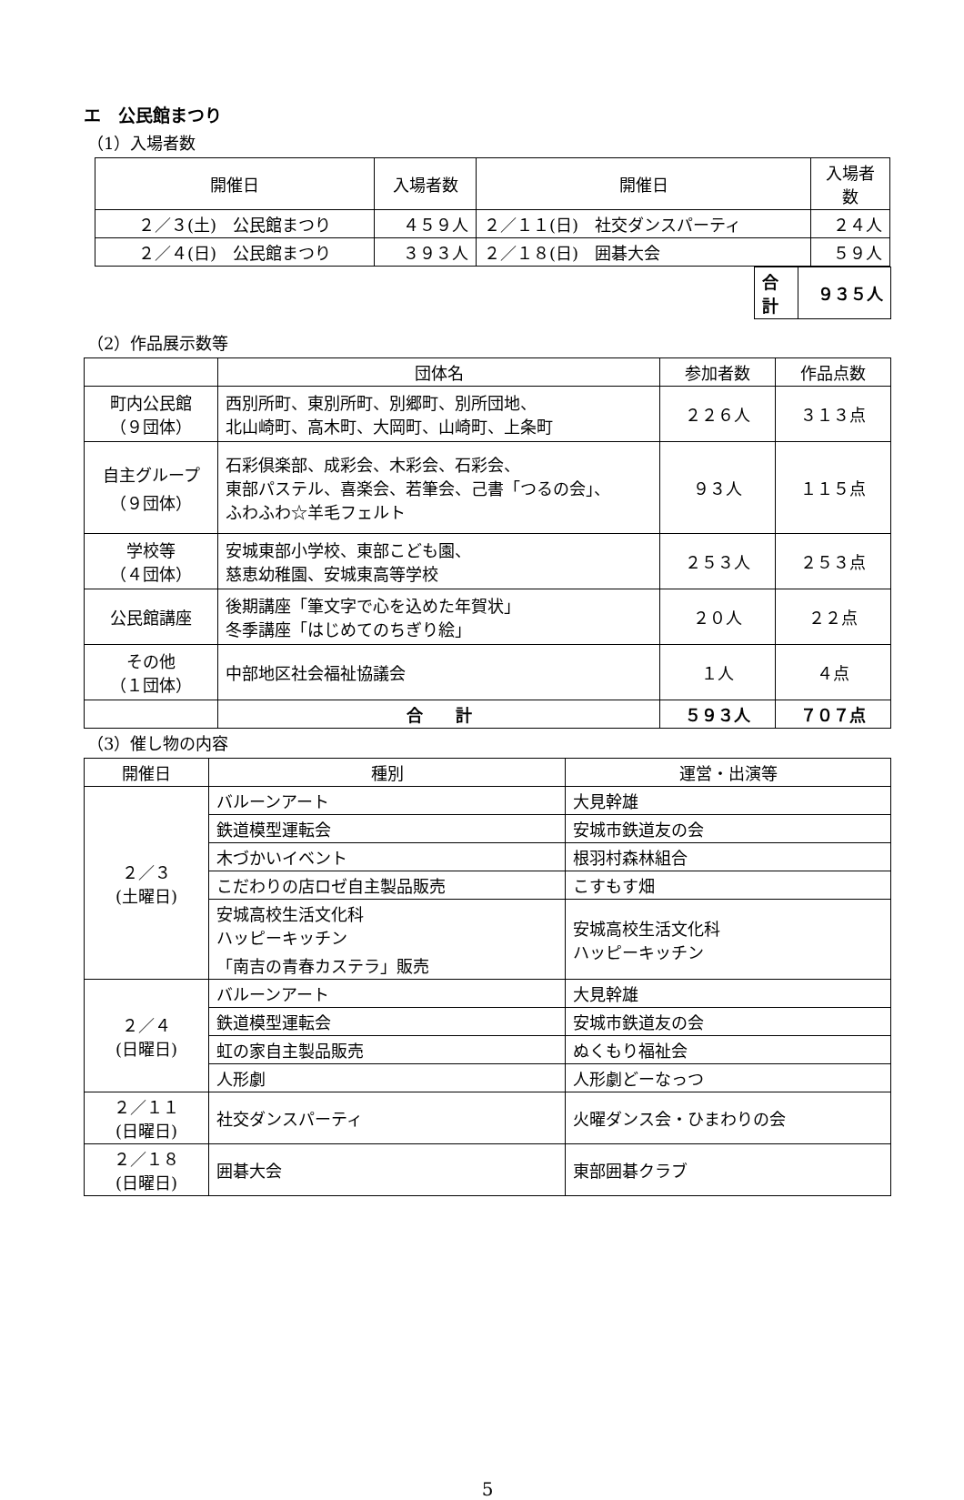エ　公民館まつり
（1）入場者数
| 開催日 | 入場者数 | 開催日 | 入場者数 |
| --- | --- | --- | --- |
| ２／３(土) 公民館まつり | ４５９人 | ２／１１(日) 社交ダンスパーティ | ２４人 |
| ２／４(日) 公民館まつり | ３９３人 | ２／１８(日) 囲碁大会 | ５９人 |
| 合計 | ９３５人 |
（2）作品展示数等
| | 団体名 | 参加者数 | 作品点数 |
| --- | --- | --- | --- |
| 町内公民館 （９団体） | 西別所町、東別所町、別郷町、別所団地、 北山崎町、高木町、大岡町、山崎町、上条町 | ２２６人 | ３１３点 |
| 自主グループ （９団体） | 石彩倶楽部、成彩会、木彩会、石彩会、 東部パステル、喜楽会、若筆会、己書「つるの会」、 ふわふわ☆羊毛フェルト | ９３人 | １１５点 |
| 学校等 （４団体） | 安城東部小学校、東部こども園、 慈恵幼稚園、安城東高等学校 | ２５３人 | ２５３点 |
| 公民館講座 | 後期講座「筆文字で心を込めた年賀状」 冬季講座「はじめてのちぎり絵」 | ２０人 | ２２点 |
| その他 （１団体） | 中部地区社会福祉協議会 | １人 | ４点 |
| | 合 計 | ５９３人 | ７０７点 |
（3）催し物の内容
| 開催日 | 種別 | 運営・出演等 |
| --- | --- | --- |
| ２／３ (土曜日) | バルーンアート | 大見幹雄 |
| | 鉄道模型運転会 | 安城市鉄道友の会 |
| | 木づかいイベント | 根羽村森林組合 |
| | こだわりの店ロゼ自主製品販売 | こすもす畑 |
| | 安城高校生活文化科 ハッピーキッチン 「南吉の青春カステラ」販売 | 安城高校生活文化科 ハッピーキッチン |
| ２／４ (日曜日) | バルーンアート | 大見幹雄 |
| | 鉄道模型運転会 | 安城市鉄道友の会 |
| | 虹の家自主製品販売 | ぬくもり福祉会 |
| | 人形劇 | 人形劇どーなっつ |
| ２／１１ (日曜日) | 社交ダンスパーティ | 火曜ダンス会・ひまわりの会 |
| ２／１８ (日曜日) | 囲碁大会 | 東部囲碁クラブ |
5